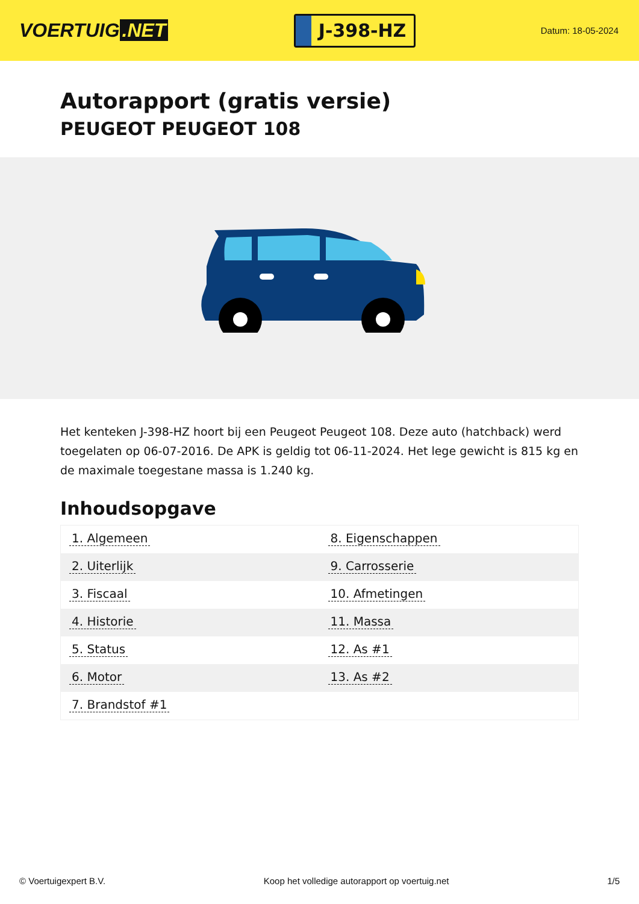VOERTUIG.NET
J-398-HZ
Datum: 18-05-2024
Autorapport (gratis versie)
PEUGEOT PEUGEOT 108
Het kenteken J-398-HZ hoort bij een Peugeot Peugeot 108. Deze auto (hatchback) werd toegelaten op 06-07-2016. De APK is geldig tot 06-11-2024. Het lege gewicht is 815 kg en de maximale toegestane massa is 1.240 kg.
Inhoudsopgave
| 1. Algemeen | 8. Eigenschappen |
| 2. Uiterlijk | 9. Carrosserie |
| 3. Fiscaal | 10. Afmetingen |
| 4. Historie | 11. Massa |
| 5. Status | 12. As #1 |
| 6. Motor | 13. As #2 |
| 7. Brandstof #1 | |
© Voertuigexpert B.V. Koop het volledige autorapport op voertuig.net
1/5